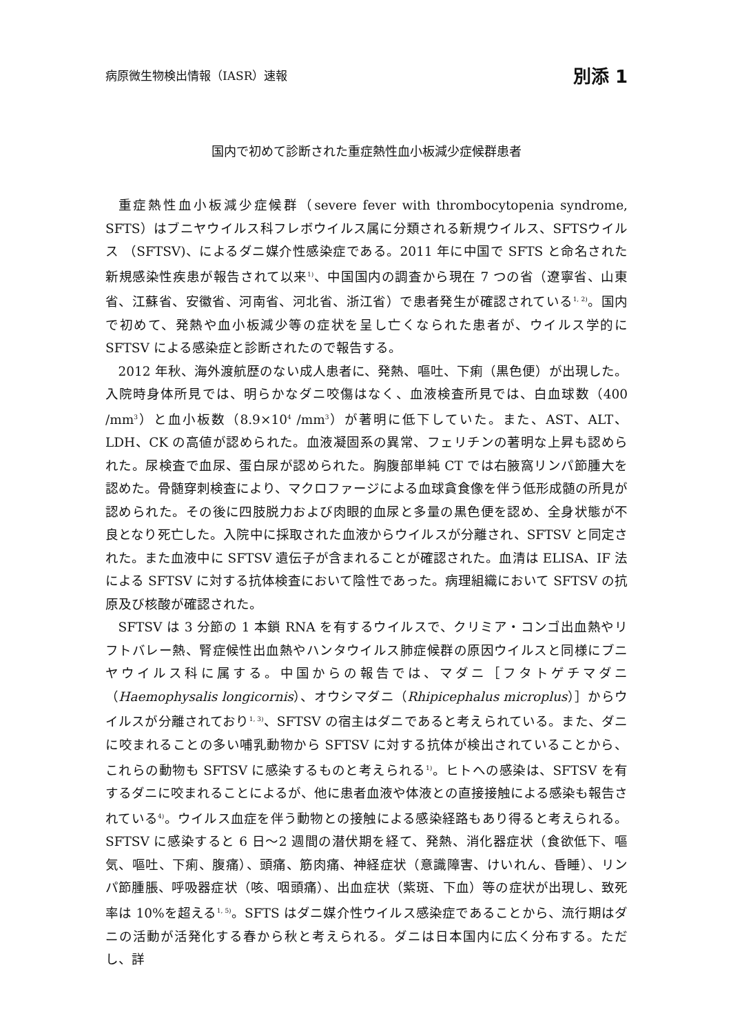病原微生物検出情報（IASR）速報 別添 1
国内で初めて診断された重症熱性血小板減少症候群患者
重症熱性血小板減少症候群（severe fever with thrombocytopenia syndrome, SFTS）はブニヤウイルス科フレボウイルス属に分類される新規ウイルス、SFTSウイルス （SFTSV)、によるダニ媒介性感染症である。2011 年に中国で SFTS と命名された新規感染性疾患が報告されて以来<sup>1)</sup>、中国国内の調査から現在 7 つの省（遼寧省、山東省、江蘇省、安徽省、河南省、河北省、浙江省）で患者発生が確認されている<sup>1, 2)</sup>。国内で初めて、発熱や血小板減少等の症状を呈し亡くなられた患者が、ウイルス学的に SFTSV による感染症と診断されたので報告する。
2012 年秋、海外渡航歴のない成人患者に、発熱、嘔吐、下痢（黒色便）が出現した。入院時身体所見では、明らかなダニ咬傷はなく、血液検査所見では、白血球数（400 /mm<sup>3</sup>）と血小板数（8.9×10<sup>4</sup> /mm<sup>3</sup>）が著明に低下していた。また、AST、ALT、LDH、CK の高値が認められた。血液凝固系の異常、フェリチンの著明な上昇も認められた。尿検査で血尿、蛋白尿が認められた。胸腹部単純 CT では右腋窩リンパ節腫大を認めた。骨髄穿刺検査により、マクロファージによる血球貪食像を伴う低形成髄の所見が認められた。その後に四肢脱力および肉眼的血尿と多量の黒色便を認め、全身状態が不良となり死亡した。入院中に採取された血液からウイルスが分離され、SFTSV と同定された。また血液中に SFTSV 遺伝子が含まれることが確認された。血清は ELISA、IF 法による SFTSV に対する抗体検査において陰性であった。病理組織において SFTSV の抗原及び核酸が確認された。
SFTSV は 3 分節の 1 本鎖 RNA を有するウイルスで、クリミア・コンゴ出血熱やリフトバレー熱、腎症候性出血熱やハンタウイルス肺症候群の原因ウイルスと同様にブニヤウイルス科に属する。中国からの報告では、マダニ［フタトゲチマダニ（Haemophysalis longicornis）、オウシマダニ（Rhipicephalus microplus）］からウイルスが分離されており<sup>1, 3)</sup>、SFTSV の宿主はダニであると考えられている。また、ダニに咬まれることの多い哺乳動物から SFTSV に対する抗体が検出されていることから、これらの動物も SFTSV に感染するものと考えられる<sup>1)</sup>。ヒトへの感染は、SFTSV を有するダニに咬まれることによるが、他に患者血液や体液との直接接触による感染も報告されている<sup>4)</sup>。ウイルス血症を伴う動物との接触による感染経路もあり得ると考えられる。SFTSV に感染すると 6 日～2 週間の潜伏期を経て、発熱、消化器症状（食欲低下、嘔気、嘔吐、下痢、腹痛）、頭痛、筋肉痛、神経症状（意識障害、けいれん、昏睡）、リンパ節腫脹、呼吸器症状（咳、咽頭痛）、出血症状（紫斑、下血）等の症状が出現し、致死率は 10%を超える<sup>1, 5)</sup>。SFTS はダニ媒介性ウイルス感染症であることから、流行期はダニの活動が活発化する春から秋と考えられる。ダニは日本国内に広く分布する。ただし、詳